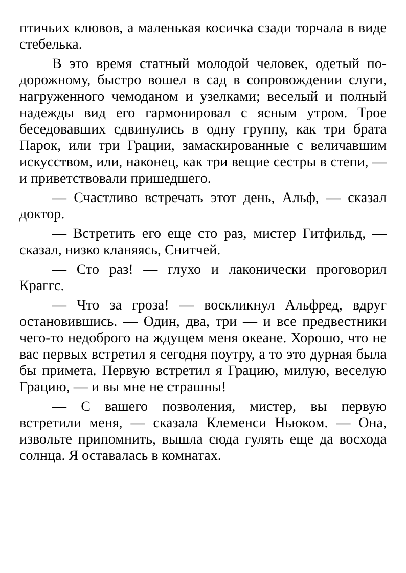птичьих клювов, а маленькая косичка сзади торчала в виде стебелька.
В это время статный молодой человек, одетый по-дорожному, быстро вошел в сад в сопровождении слуги, нагруженного чемоданом и узелками; веселый и полный надежды вид его гармонировал с ясным утром. Трое беседовавших сдвинулись в одну группу, как три брата Парок, или три Грации, замаскированные с величавшим искусством, или, наконец, как три вещие сестры в степи, — и приветствовали пришедшего.
— Счастливо встречать этот день, Альф, — сказал доктор.
— Встретить его еще сто раз, мистер Гитфильд, — сказал, низко кланяясь, Снитчей.
— Сто раз! — глухо и лаконически проговорил Краггс.
— Что за гроза! — воскликнул Альфред, вдруг остановившись. — Один, два, три — и все предвестники чего-то недоброго на ждущем меня океане. Хорошо, что не вас первых встретил я сегодня поутру, а то это дурная была бы примета. Первую встретил я Грацию, милую, веселую Грацию, — и вы мне не страшны!
— С вашего позволения, мистер, вы первую встретили меня, — сказала Клеменси Ньюком. — Она, извольте припомнить, вышла сюда гулять еще да восхода солнца. Я оставалась в комнатах.